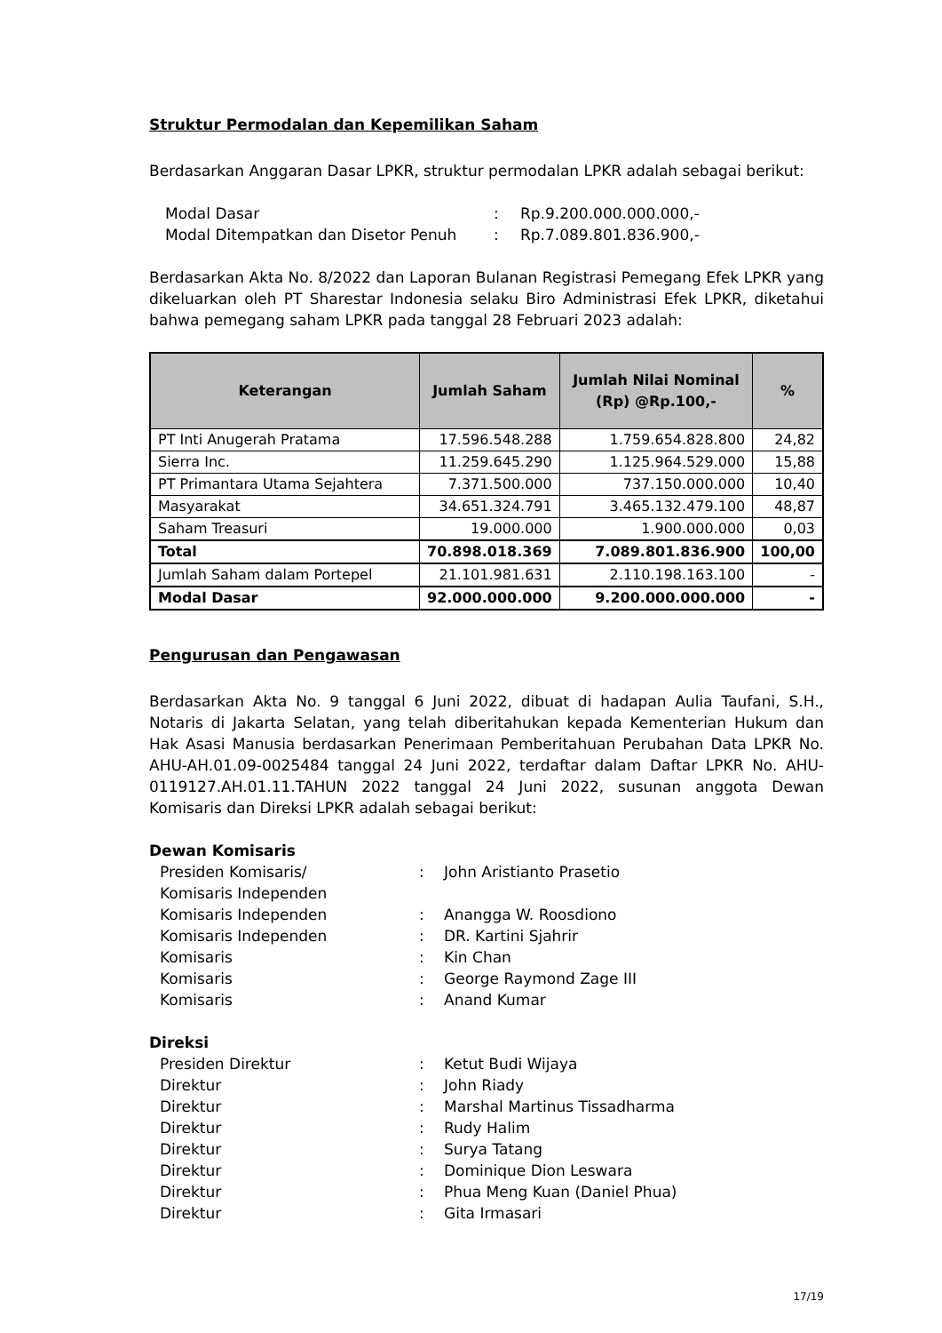Struktur Permodalan dan Kepemilikan Saham
Berdasarkan Anggaran Dasar LPKR, struktur permodalan LPKR adalah sebagai berikut:
| Modal Dasar | : | Rp.9.200.000.000.000,- |
| Modal Ditempatkan dan Disetor Penuh | : | Rp.7.089.801.836.900,- |
Berdasarkan Akta No. 8/2022 dan Laporan Bulanan Registrasi Pemegang Efek LPKR yang dikeluarkan oleh PT Sharestar Indonesia selaku Biro Administrasi Efek LPKR, diketahui bahwa pemegang saham LPKR pada tanggal 28 Februari 2023 adalah:
| Keterangan | Jumlah Saham | Jumlah Nilai Nominal (Rp) @Rp.100,- | % |
| --- | --- | --- | --- |
| PT Inti Anugerah Pratama | 17.596.548.288 | 1.759.654.828.800 | 24,82 |
| Sierra Inc. | 11.259.645.290 | 1.125.964.529.000 | 15,88 |
| PT Primantara Utama Sejahtera | 7.371.500.000 | 737.150.000.000 | 10,40 |
| Masyarakat | 34.651.324.791 | 3.465.132.479.100 | 48,87 |
| Saham Treasuri | 19.000.000 | 1.900.000.000 | 0,03 |
| Total | 70.898.018.369 | 7.089.801.836.900 | 100,00 |
| Jumlah Saham dalam Portepel | 21.101.981.631 | 2.110.198.163.100 | - |
| Modal Dasar | 92.000.000.000 | 9.200.000.000.000 | - |
Pengurusan dan Pengawasan
Berdasarkan Akta No. 9 tanggal 6 Juni 2022, dibuat di hadapan Aulia Taufani, S.H., Notaris di Jakarta Selatan, yang telah diberitahukan kepada Kementerian Hukum dan Hak Asasi Manusia berdasarkan Penerimaan Pemberitahuan Perubahan Data LPKR No. AHU-AH.01.09-0025484 tanggal 24 Juni 2022, terdaftar dalam Daftar LPKR No. AHU-0119127.AH.01.11.TAHUN 2022 tanggal 24 Juni 2022, susunan anggota Dewan Komisaris dan Direksi LPKR adalah sebagai berikut:
Dewan Komisaris
| Presiden Komisaris/ Komisaris Independen | : | John Aristianto Prasetio |
| Komisaris Independen | : | Anangga W. Roosdiono |
| Komisaris Independen | : | DR. Kartini Sjahrir |
| Komisaris | : | Kin Chan |
| Komisaris | : | George Raymond Zage III |
| Komisaris | : | Anand Kumar |
Direksi
| Presiden Direktur | : | Ketut Budi Wijaya |
| Direktur | : | John Riady |
| Direktur | : | Marshal Martinus Tissadharma |
| Direktur | : | Rudy Halim |
| Direktur | : | Surya Tatang |
| Direktur | : | Dominique Dion Leswara |
| Direktur | : | Phua Meng Kuan (Daniel Phua) |
| Direktur | : | Gita Irmasari |
17/19